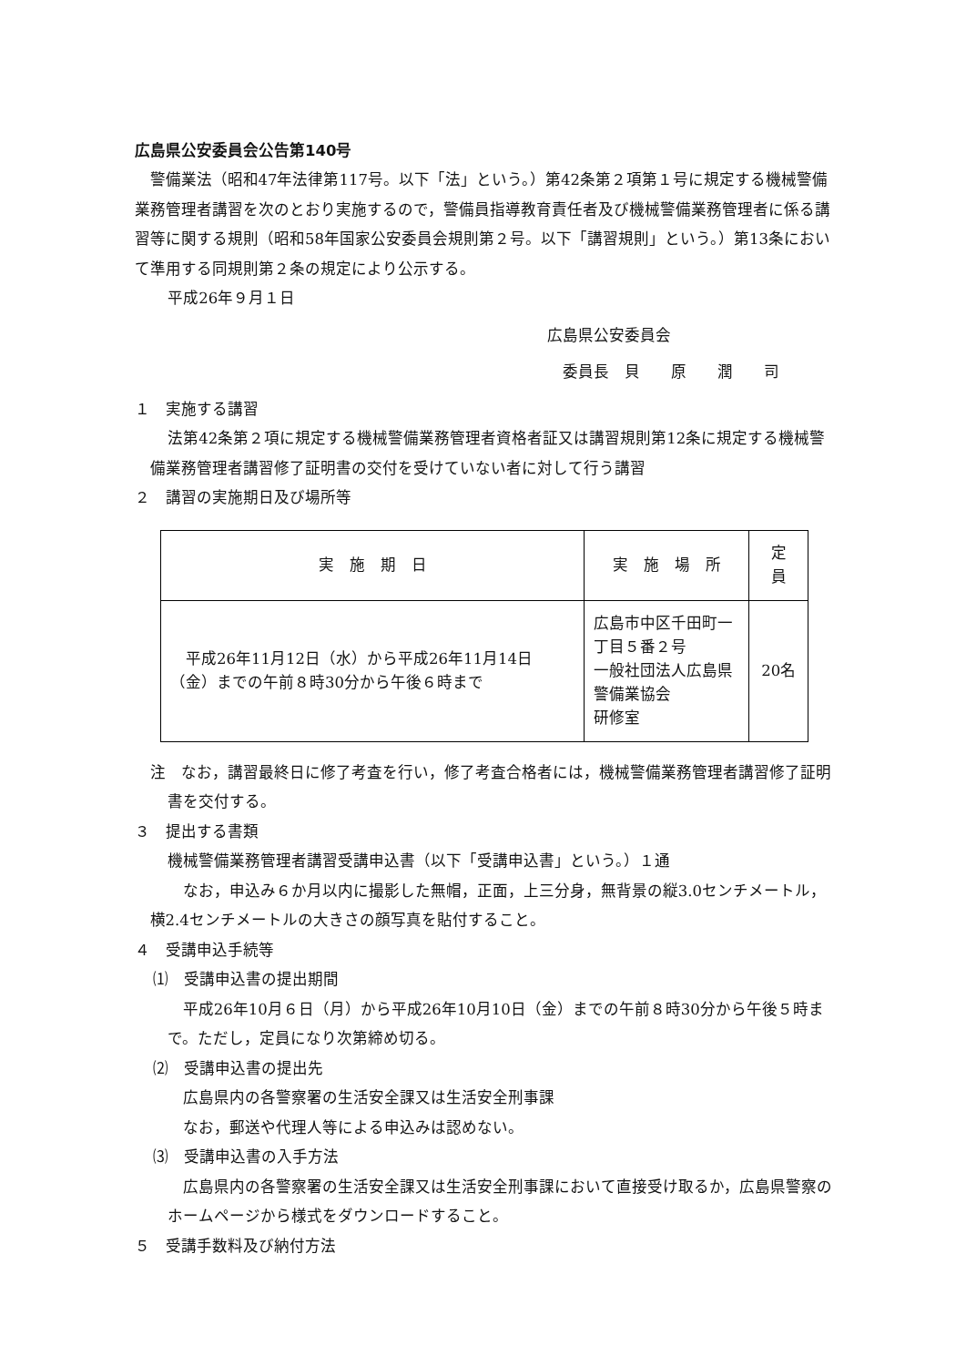広島県公安委員会公告第140号
警備業法（昭和47年法律第117号。以下「法」という。）第42条第２項第１号に規定する機械警備業務管理者講習を次のとおり実施するので，警備員指導教育責任者及び機械警備業務管理者に係る講習等に関する規則（昭和58年国家公安委員会規則第２号。以下「講習規則」という。）第13条において準用する同規則第２条の規定により公示する。
平成26年９月１日
広島県公安委員会
委員長　貝　　原　　潤　　司
１　実施する講習
法第42条第２項に規定する機械警備業務管理者資格者証又は講習規則第12条に規定する機械警備業務管理者講習修了証明書の交付を受けていない者に対して行う講習
２　講習の実施期日及び場所等
| 実 施 期 日 | 実 施 場 所 | 定 員 |
| --- | --- | --- |
| 平成26年11月12日（水）から平成26年11月14日（金）までの午前８時30分から午後６時まで | 広島市中区千田町一丁目５番２号 一般社団法人広島県警備業協会 研修室 | 20名 |
注　なお，講習最終日に修了考査を行い，修了考査合格者には，機械警備業務管理者講習修了証明書を交付する。
３　提出する書類
機械警備業務管理者講習受講申込書（以下「受講申込書」という。）１通
なお，申込み６か月以内に撮影した無帽，正面，上三分身，無背景の縦3.0センチメートル，横2.4センチメートルの大きさの顔写真を貼付すること。
４　受講申込手続等
⑴　受講申込書の提出期間
平成26年10月６日（月）から平成26年10月10日（金）までの午前８時30分から午後５時まで。ただし，定員になり次第締め切る。
⑵　受講申込書の提出先
広島県内の各警察署の生活安全課又は生活安全刑事課
なお，郵送や代理人等による申込みは認めない。
⑶　受講申込書の入手方法
広島県内の各警察署の生活安全課又は生活安全刑事課において直接受け取るか，広島県警察のホームページから様式をダウンロードすること。
５　受講手数料及び納付方法